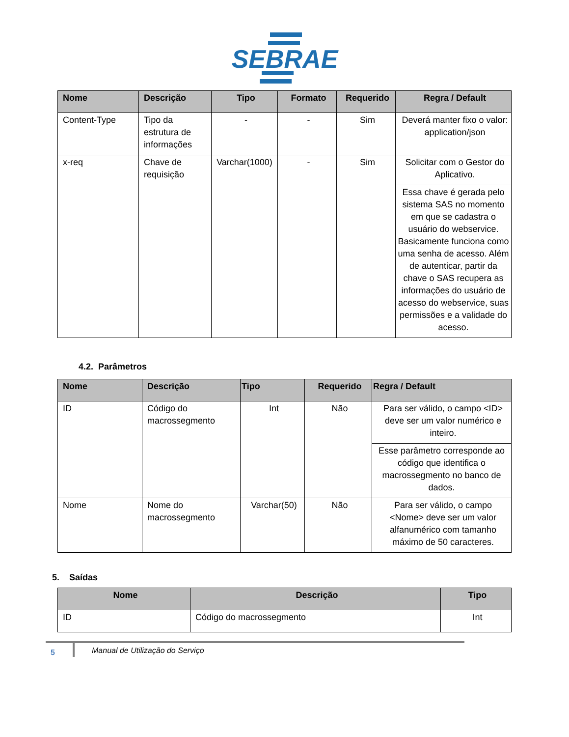SEBRAE
| Nome | Descrição | Tipo | Formato | Requerido | Regra / Default |
| --- | --- | --- | --- | --- | --- |
| Content-Type | Tipo da estrutura de informações | - | - | Sim | Deverá manter fixo o valor: application/json |
| x-req | Chave de requisição | Varchar(1000) | - | Sim | Solicitar com o Gestor do Aplicativo. |
| | | | | | Essa chave é gerada pelo sistema SAS no momento em que se cadastra o usuário do webservice. Basicamente funciona como uma senha de acesso. Além de autenticar, partir da chave o SAS recupera as informações do usuário de acesso do webservice, suas permissões e a validade do acesso. |
4.2. Parâmetros
| Nome | Descrição | Tipo | Requerido | Regra / Default |
| --- | --- | --- | --- | --- |
| ID | Código do macrossegmento | Int | Não | Para ser válido, o campo <ID> deve ser um valor numérico e inteiro. |
| | | | | Esse parâmetro corresponde ao código que identifica o macrossegmento no banco de dados. |
| Nome | Nome do macrossegmento | Varchar(50) | Não | Para ser válido, o campo <Nome> deve ser um valor alfanumérico com tamanho máximo de 50 caracteres. |
5. Saídas
| Nome | Descrição | Tipo |
| --- | --- | --- |
| ID | Código do macrossegmento | Int |
5
Manual de Utilização do Serviço